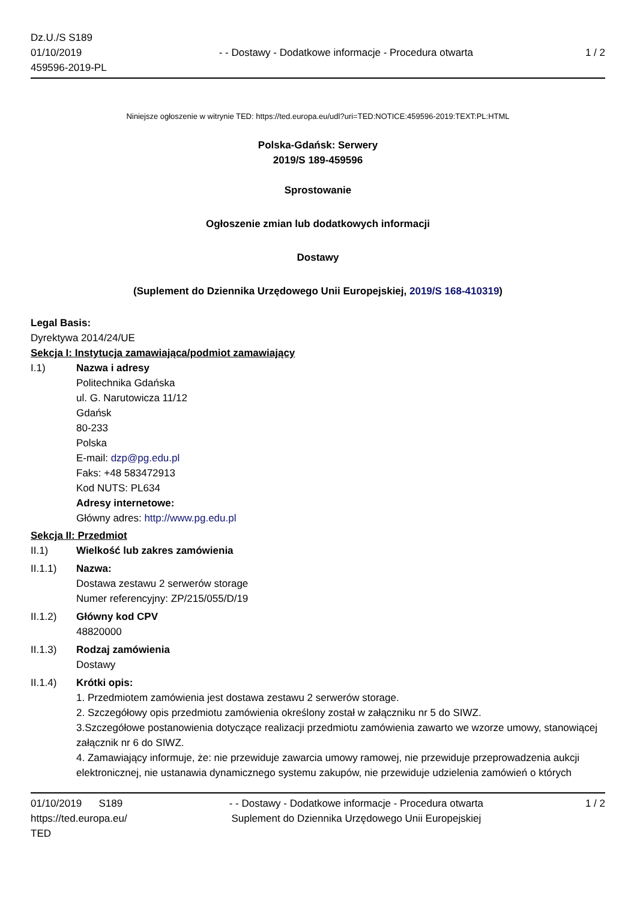Dz.U./S S189
01/10/2019
459596-2019-PL
- - Dostawy - Dodatkowe informacje - Procedura otwarta
1 / 2
Niniejsze ogłoszenie w witrynie TED: https://ted.europa.eu/udl?uri=TED:NOTICE:459596-2019:TEXT:PL:HTML
Polska-Gdańsk: Serwery
2019/S 189-459596
Sprostowanie
Ogłoszenie zmian lub dodatkowych informacji
Dostawy
(Suplement do Dziennika Urzędowego Unii Europejskiej, 2019/S 168-410319)
Legal Basis:
Dyrektywa 2014/24/UE
Sekcja I: Instytucja zamawiająca/podmiot zamawiający
I.1) Nazwa i adresy
Politechnika Gdańska
ul. G. Narutowicza 11/12
Gdańsk
80-233
Polska
E-mail: dzp@pg.edu.pl
Faks: +48 583472913
Kod NUTS: PL634
Adresy internetowe:
Główny adres: http://www.pg.edu.pl
Sekcja II: Przedmiot
II.1) Wielkość lub zakres zamówienia
II.1.1) Nazwa:
Dostawa zestawu 2 serwerów storage
Numer referencyjny: ZP/215/055/D/19
II.1.2) Główny kod CPV
48820000
II.1.3) Rodzaj zamówienia
Dostawy
II.1.4) Krótki opis:
1. Przedmiotem zamówienia jest dostawa zestawu 2 serwerów storage.
2. Szczegółowy opis przedmiotu zamówienia określony został w załączniku nr 5 do SIWZ.
3.Szczegółowe postanowienia dotyczące realizacji przedmiotu zamówienia zawarto we wzorze umowy, stanowiącej załącznik nr 6 do SIWZ.
4. Zamawiający informuje, że: nie przewiduje zawarcia umowy ramowej, nie przewiduje przeprowadzenia aukcji elektronicznej, nie ustanawia dynamicznego systemu zakupów, nie przewiduje udzielenia zamówień o których
01/10/2019 S189
https://ted.europa.eu/
TED
- - Dostawy - Dodatkowe informacje - Procedura otwarta
Suplement do Dziennika Urzędowego Unii Europejskiej
1 / 2